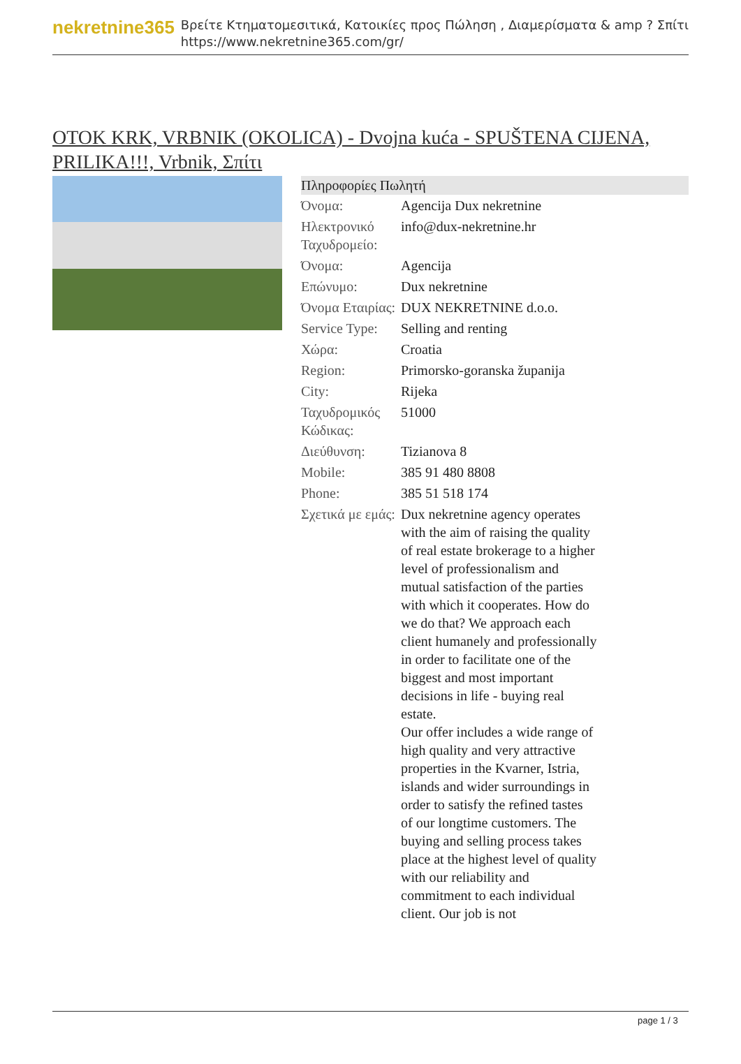nekretnine365
Βρείτε Κτηματομεσιτικά, Κατοικίες προς Πώληση , Διαμερίσματα & amp ? Σπίτι
https://www.nekretnine365.com/gr/
OTOK KRK, VRBNIK (OKOLICA) - Dvojna kuća - SPUŠTENA CIJENA, PRILIKA!!!, Vrbnik, Σπίτι
| Πληροφορίες Πωλητή | |
| --- | --- |
| Όνομα: | Agencija Dux nekretnine |
| Ηλεκτρονικό Ταχυδρομείο: | info@dux-nekretnine.hr |
| Όνομα: | Agencija |
| Επώνυμο: | Dux nekretnine |
| Όνομα Εταιρίας: | DUX NEKRETNINE d.o.o. |
| Service Type: | Selling and renting |
| Χώρα: | Croatia |
| Region: | Primorsko-goranska županija |
| City: | Rijeka |
| Ταχυδρομικός Κώδικας: | 51000 |
| Διεύθυνση: | Tizianova 8 |
| Mobile: | 385 91 480 8808 |
| Phone: | 385 51 518 174 |
| Σχετικά με εμάς: | Dux nekretnine agency operates with the aim of raising the quality of real estate brokerage to a higher level of professionalism and mutual satisfaction of the parties with which it cooperates. How do we do that? We approach each client humanely and professionally in order to facilitate one of the biggest and most important decisions in life - buying real estate. Our offer includes a wide range of high quality and very attractive properties in the Kvarner, Istria, islands and wider surroundings in order to satisfy the refined tastes of our longtime customers. The buying and selling process takes place at the highest level of quality with our reliability and commitment to each individual client. Our job is not |
page 1 / 3